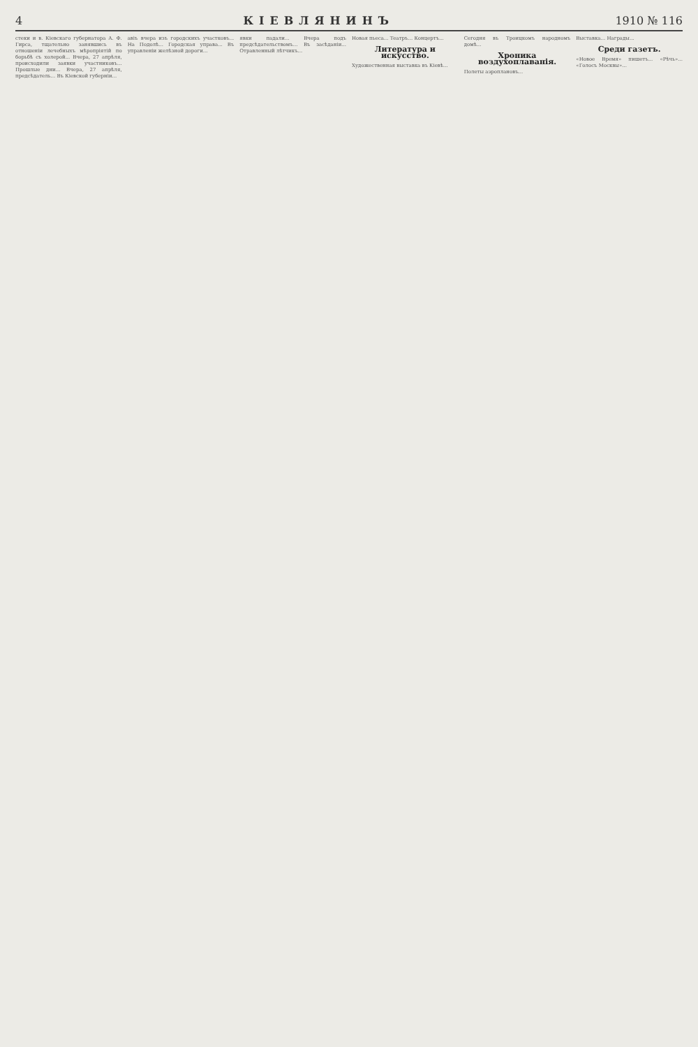4 КІЕВЛЯНИНЪ 1910 № 116
стеки и в. Кіевскаго губернатора А. Ф. Гирса, тщательно занявшись въ отношеніи лечебныхъ мѣропріятій по борьбѣ съ холерой... Вчера, 27 апрѣля, происходили заявки участниковъ... Прошлые дни... Вчера, 27 апрѣля, предсѣдатель... Въ Кіевской губерніи...
авіъ вчера изъ городскихъ участковъ... На Подолѣ... Городская управа... Въ управленіи желѣзной дороги...
явки падали... Вчера подъ предсѣдательствомъ... Въ засѣданіи... Отравленный лѣтчикъ...
Новая пьеса... Театръ... Концертъ...
Литература и искусство.
Художественная выставка въ Кіевѣ...
Сегодня въ Троицкомъ народномъ домѣ...
Хроника воздухоплаванія.
Полеты аэроплановъ...
Выставка... Награды...
Среди газетъ.
«Новое Время» пишетъ... «Рѣчь»... «Голосъ Москвы»...